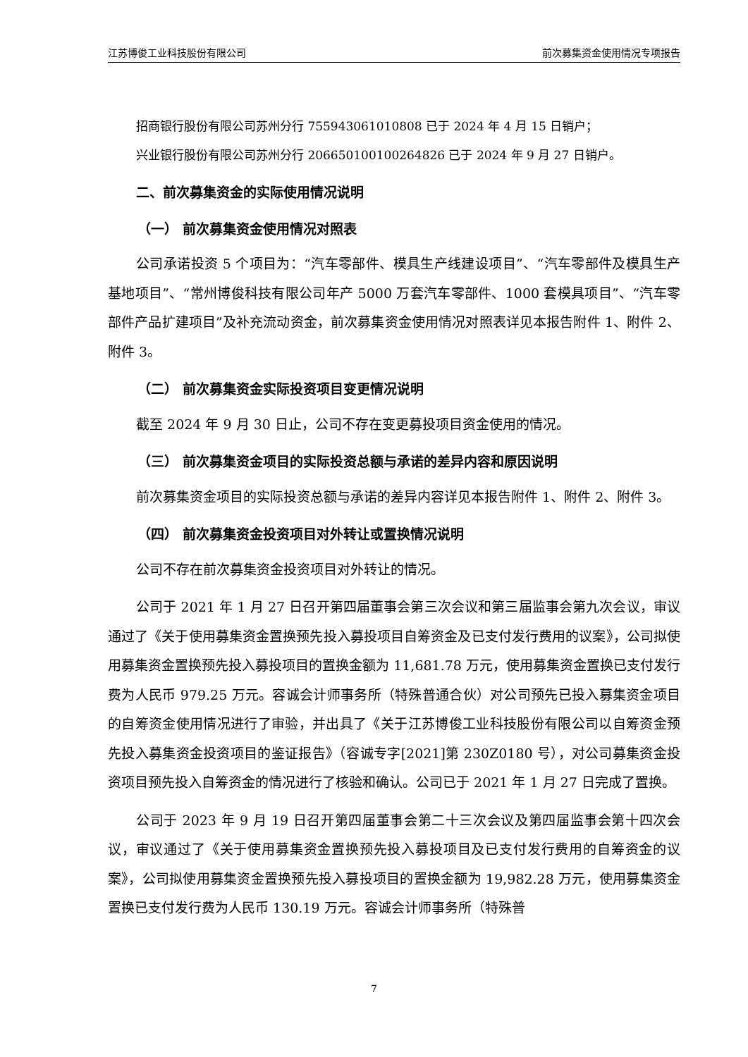江苏博俊工业科技股份有限公司 前次募集资金使用情况专项报告
招商银行股份有限公司苏州分行 755943061010808 已于 2024 年 4 月 15 日销户；
兴业银行股份有限公司苏州分行 206650100100264826 已于 2024 年 9 月 27 日销户。
二、前次募集资金的实际使用情况说明
（一） 前次募集资金使用情况对照表
公司承诺投资 5 个项目为：“汽车零部件、模具生产线建设项目”、“汽车零部件及模具生产基地项目”、“常州博俊科技有限公司年产 5000 万套汽车零部件、1000 套模具项目”、“汽车零部件产品扩建项目”及补充流动资金，前次募集资金使用情况对照表详见本报告附件 1、附件 2、附件 3。
（二） 前次募集资金实际投资项目变更情况说明
截至 2024 年 9 月 30 日止，公司不存在变更募投项目资金使用的情况。
（三） 前次募集资金项目的实际投资总额与承诺的差异内容和原因说明
前次募集资金项目的实际投资总额与承诺的差异内容详见本报告附件 1、附件 2、附件 3。
（四） 前次募集资金投资项目对外转让或置换情况说明
公司不存在前次募集资金投资项目对外转让的情况。
公司于 2021 年 1 月 27 日召开第四届董事会第三次会议和第三届监事会第九次会议，审议通过了《关于使用募集资金置换预先投入募投项目自筹资金及已支付发行费用的议案》，公司拟使用募集资金置换预先投入募投项目的置换金额为 11,681.78 万元，使用募集资金置换已支付发行费为人民币 979.25 万元。容诚会计师事务所（特殊普通合伙）对公司预先已投入募集资金项目的自筹资金使用情况进行了审验，并出具了《关于江苏博俊工业科技股份有限公司以自筹资金预先投入募集资金投资项目的鉴证报告》（容诚专字[2021]第 230Z0180 号），对公司募集资金投资项目预先投入自筹资金的情况进行了核验和确认。公司已于 2021 年 1 月 27 日完成了置换。
公司于 2023 年 9 月 19 日召开第四届董事会第二十三次会议及第四届监事会第十四次会议，审议通过了《关于使用募集资金置换预先投入募投项目及已支付发行费用的自筹资金的议案》，公司拟使用募集资金置换预先投入募投项目的置换金额为 19,982.28 万元，使用募集资金置换已支付发行费为人民币 130.19 万元。容诚会计师事务所（特殊普
7